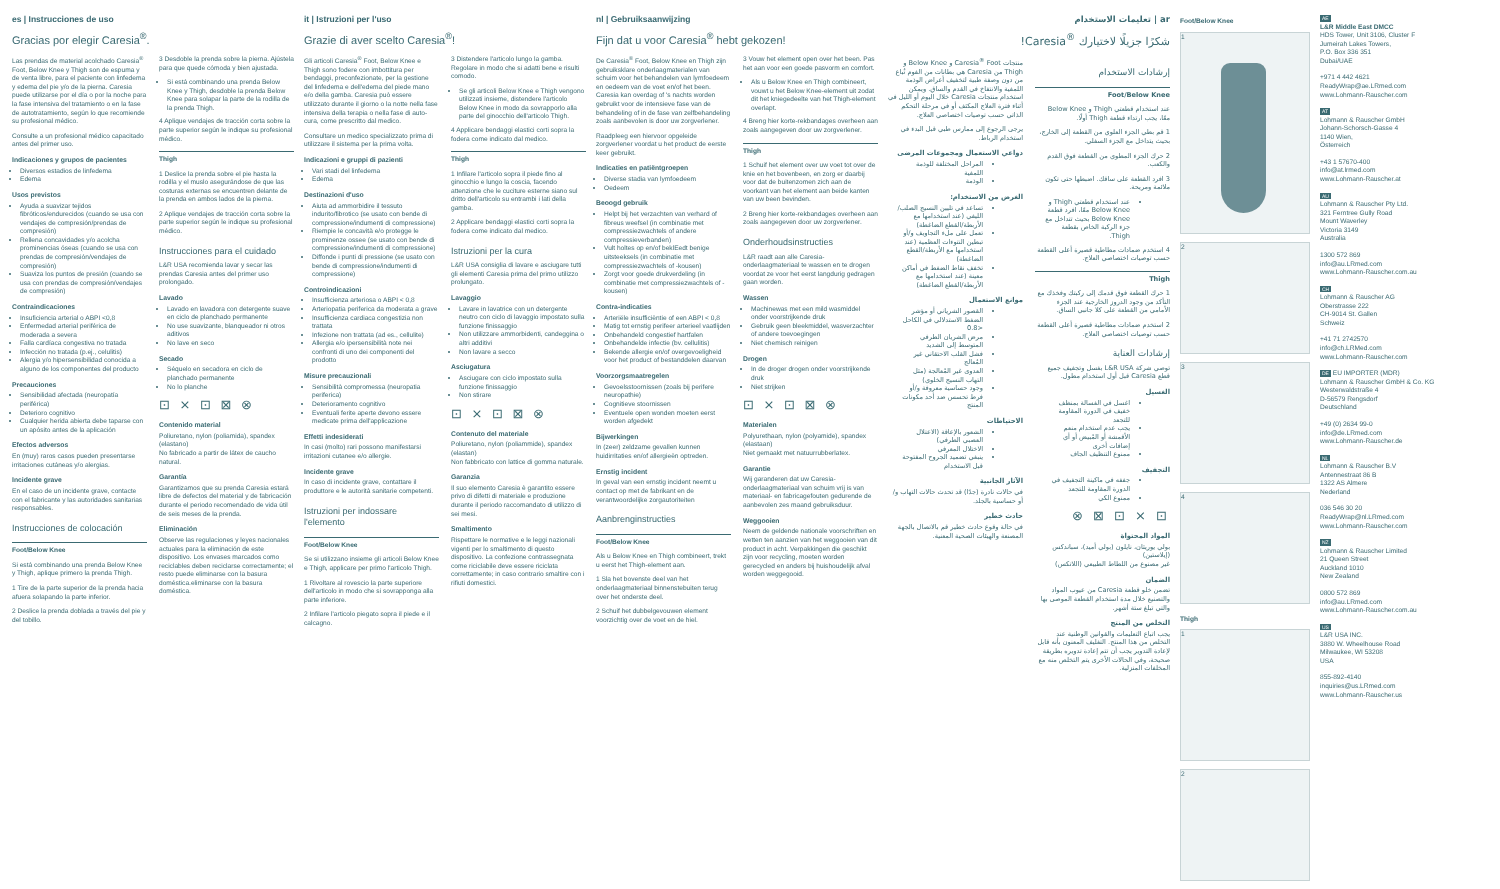es | Instrucciones de uso
Gracias por elegir Caresia<sup>®</sup>.
Las prendas de material acolchado Caresia<sup>®</sup> Foot, Below Knee y Thigh son de espuma y de venta libre, para el paciente con linfedema y edema del pie y/o de la pierna. Caresia puede utilizarse por el día o por la noche para la fase intensiva del tratamiento o en la fase de autotratamiento, según lo que recomiende su profesional médico.
Consulte a un profesional médico capacitado antes del primer uso.
Indicaciones y grupos de pacientes
Diversos estadios de linfedema
Edema
Usos previstos
Ayuda a suavizar tejidos fibróticos/endurecidos (cuando se usa con vendajes de compresión/prendas de compresión)
Rellena concavidades y/o acolcha prominencias óseas (cuando se usa con prendas de compresión/vendajes de compresión)
Suaviza los puntos de presión (cuando se usa con prendas de compresión/vendajes de compresión)
Contraindicaciones
Insuficiencia arterial o ABPI <0,8
Enfermedad arterial periférica de moderada a severa
Falla cardíaca congestiva no tratada
Infección no tratada (p.ej., celulitis)
Alergia y/o hipersensibilidad conocida a alguno de los componentes del producto
Precauciones
Sensibilidad afectada (neuropatía periférica)
Deterioro cognitivo
Cualquier herida abierta debe taparse con un apósito antes de la aplicación
Efectos adversos
En (muy) raros casos pueden presentarse irritaciones cutáneas y/o alergias.
Incidente grave
En el caso de un incidente grave, contacte con el fabricante y las autoridades sanitarias responsables.
Instrucciones de colocación
Foot/Below Knee
Si está combinando una prenda Below Knee y Thigh, aplique primero la prenda Thigh.
1 Tire de la parte superior de la prenda hacia afuera solapando la parte inferior.
2 Deslice la prenda doblada a través del pie y del tobillo.
3 Desdoble la prenda sobre la pierna. Ajústela para que quede cómoda y bien ajustada.
Si está combinando una prenda Below Knee y Thigh, desdoble la prenda Below Knee para solapar la parte de la rodilla de la prenda Thigh.
4 Aplique vendajes de tracción corta sobre la parte superior según le indique su profesional médico.
Thigh
1 Deslice la prenda sobre el pie hasta la rodilla y el muslo asegurándose de que las costuras externas se encuentren delante de la prenda en ambos lados de la pierna.
2 Aplique vendajes de tracción corta sobre la parte superior según le indique su profesional médico.
Instrucciones para el cuidado
L&R USA recomienda lavar y secar las prendas Caresia antes del primer uso prolongado.
Lavado
Lavado en lavadora con detergente suave en ciclo de planchado permanente
No use suavizante, blanqueador ni otros aditivos
No lave en seco
Secado
Séquelo en secadora en ciclo de planchado permanente
No lo planche
⊡ ⨯ ⊡ ⊠ ⊗
Contenido material
Poliuretano, nylon (poliamida), spandex (elastano)
No fabricado a partir de látex de caucho natural.
Garantía
Garantizamos que su prenda Caresia estará libre de defectos del material y de fabricación durante el periodo recomendado de vida útil de seis meses de la prenda.
Eliminación
Observe las regulaciones y leyes nacionales actuales para la eliminación de este dispositivo. Los envases marcados como reciclables deben reciclarse correctamente; el resto puede eliminarse con la basura doméstica.eliminarse con la basura doméstica.
it | Istruzioni per l'uso
Grazie di aver scelto Caresia<sup>®</sup>!
Gli articoli Caresia<sup>®</sup> Foot, Below Knee e Thigh sono fodere con imbottitura per bendaggi, preconfezionate, per la gestione del linfedema e dell'edema del piede mano e/o della gamba. Caresia può essere utilizzato durante il giorno o la notte nella fase intensiva della terapia o nella fase di auto-cura, come prescritto dal medico.
Consultare un medico specializzato prima di utilizzare il sistema per la prima volta.
Indicazioni e gruppi di pazienti
Vari stadi del linfedema
Edema
Destinazioni d'uso
Aiuta ad ammorbidire il tessuto indurito/fibrotico (se usato con bende di compressione/indumenti di compressione)
Riempie le concavità e/o protegge le prominenze ossee (se usato con bende di compressione/indumenti di compressione)
Diffonde i punti di pressione (se usato con bende di compressione/indumenti di compressione)
Controindicazioni
Insufficienza arteriosa o ABPI < 0,8
Arteriopatia periferica da moderata a grave
Insufficienza cardiaca congestizia non trattata
Infezione non trattata (ad es., cellulite)
Allergia e/o ipersensibilità note nei confronti di uno dei componenti del prodotto
Misure precauzionali
Sensibilità compromessa (neuropatia periferica)
Deterioramento cognitivo
Eventuali ferite aperte devono essere medicate prima dell'applicazione
Effetti indesiderati
In casi (molto) rari possono manifestarsi irritazioni cutanee e/o allergie.
Incidente grave
In caso di incidente grave, contattare il produttore e le autorità sanitarie competenti.
Istruzioni per indossare l'elemento
Foot/Below Knee
Se si utilizzano insieme gli articoli Below Knee e Thigh, applicare per primo l'articolo Thigh.
1 Rivoltare al rovescio la parte superiore dell'articolo in modo che si sovrapponga alla parte inferiore.
2 Infilare l'articolo piegato sopra il piede e il calcagno.
3 Distendere l'articolo lungo la gamba. Regolare in modo che si adatti bene e risulti comodo.
Se gli articoli Below Knee e Thigh vengono utilizzati insieme, distendere l'articolo Below Knee in modo da sovrapporlo alla parte del ginocchio dell'articolo Thigh.
4 Applicare bendaggi elastici corti sopra la fodera come indicato dal medico.
Thigh
1 Infilare l'articolo sopra il piede fino al ginocchio e lungo la coscia, facendo attenzione che le cuciture esterne siano sul dritto dell'articolo su entrambi i lati della gamba.
2 Applicare bendaggi elastici corti sopra la fodera come indicato dal medico.
Istruzioni per la cura
L&R USA consiglia di lavare e asciugare tutti gli elementi Caresia prima del primo utilizzo prolungato.
Lavaggio
Lavare in lavatrice con un detergente neutro con ciclo di lavaggio impostato sulla funzione finissaggio
Non utilizzare ammorbidenti, candeggina o altri additivi
Non lavare a secco
Asciugatura
Asciugare con ciclo impostato sulla funzione finissaggio
Non stirare
⊡ ⨯ ⊡ ⊠ ⊗
Contenuto del materiale
Poliuretano, nylon (poliammide), spandex (elastan)
Non fabbricato con lattice di gomma naturale.
Garanzia
Il suo elemento Caresia è garantito essere privo di difetti di materiale e produzione durante il periodo raccomandato di utilizzo di sei mesi.
Smaltimento
Rispettare le normative e le leggi nazionali vigenti per lo smaltimento di questo dispositivo. La confezione contrassegnata come riciclabile deve essere riciclata correttamente; in caso contrario smaltire con i rifiuti domestici.
nl | Gebruiksaanwijzing
Fijn dat u voor Caresia<sup>®</sup> hebt gekozen!
De Caresia<sup>®</sup> Foot, Below Knee en Thigh zijn gebruiksklare onderlaagmaterialen van schuim voor het behandelen van lymfoedeem en oedeem van de voet en/of het been. Caresia kan overdag of 's nachts worden gebruikt voor de intensieve fase van de behandeling of in de fase van zelfbehandeling zoals aanbevolen is door uw zorgverlener.
Raadpleeg een hiervoor opgeleide zorgverlener voordat u het product de eerste keer gebruikt.
Indicaties en patiëntgroepen
Diverse stadia van lymfoedeem
Oedeem
Beoogd gebruik
Helpt bij het verzachten van verhard of fibreus weefsel (in combinatie met compressiezwachtels of andere compressieverbanden)
Vult holtes op en/of beklEedt benige uitsteeksels (in combinatie met compressiezwachtels of -kousen)
Zorgt voor goede drukverdeling (in combinatie met compressiezwachtels of -kousen)
Contra-indicaties
Arteriële insufficiëntie of een ABPI < 0,8
Matig tot ernstig perifeer arterieel vaatlijden
Onbehandeld congestief hartfalen
Onbehandelde infectie (bv. cellulitis)
Bekende allergie en/of overgevoeligheid voor het product of bestanddelen daarvan
Voorzorgsmaatregelen
Gevoelsstoornissen (zoals bij perifere neuropathie)
Cognitieve stoornissen
Eventuele open wonden moeten eerst worden afgedekt
Bijwerkingen
In (zeer) zeldzame gevallen kunnen huidirritaties en/of allergieën optreden.
Ernstig incident
In geval van een ernstig incident neemt u contact op met de fabrikant en de verantwoordelijke zorgautoriteiten
Aanbrenginstructies
Foot/Below Knee
Als u Below Knee en Thigh combineert, trekt u eerst het Thigh-element aan.
1 Sla het bovenste deel van het onderlaagmateriaal binnenstebuiten terug over het onderste deel.
2 Schuif het dubbelgevouwen element voorzichtig over de voet en de hiel.
3 Vouw het element open over het been. Pas het aan voor een goede pasvorm en comfort.
Als u Below Knee en Thigh combineert, vouwt u het Below Knee-element uit zodat dit het kniegedeelte van het Thigh-element overlapt.
4 Breng hier korte-rekbandages overheen aan zoals aangegeven door uw zorgverlener.
Thigh
1 Schuif het element over uw voet tot over de knie en het bovenbeen, en zorg er daarbij voor dat de buitenzomen zich aan de voorkant van het element aan beide kanten van uw been bevinden.
2 Breng hier korte-rekbandages overheen aan zoals aangegeven door uw zorgverlener.
Onderhoudsinstructies
L&R raadt aan alle Caresia-onderlaagmateriaal te wassen en te drogen voordat ze voor het eerst langdurig gedragen gaan worden.
Wassen
Machinewas met een mild wasmiddel onder voorstrijkende druk
Gebruik geen bleekmiddel, wasverzachter of andere toevoegingen
Niet chemisch reinigen
Drogen
In de droger drogen onder voorstrijkende druk
Niet strijken
⊡ ⨯ ⊡ ⊠ ⊗
Materialen
Polyurethaan, nylon (polyamide), spandex (elastaan)
Niet gemaakt met natuurrubberlatex.
Garantie
Wij garanderen dat uw Caresia-onderlaagmateriaal van schuim vrij is van materiaal- en fabricagefouten gedurende de aanbevolen zes maand gebruiksduur.
Weggooien
Neem de geldende nationale voorschriften en wetten ten aanzien van het weggooien van dit product in acht. Verpakkingen die geschikt zijn voor recycling, moeten worden gerecycled en anders bij huishoudelijk afval worden weggegooid.
ar | تعليمات الاستخدام
شكرًا جزيلًا لاختيارك <sup>®</sup>Caresia!
إرشادات الاستخدام
Foot/Below Knee
عند استخدام قطعتي Thigh و Below Knee معًا، يجب ارتداء قطعة Thigh أولًا.
1 قم بطي الجزء العلوي من القطعة إلى الخارج، بحيث يتداخل مع الجزء السفلي.
2 حرك الجزء المطوي من القطعة فوق القدم والكعب.
3 افرد القطعة على ساقك. اضبطها حتى تكون ملائمة ومريحة.
عند استخدام قطعتي Thigh و Below Knee معًا، افرد قطعة Below Knee بحيث تتداخل مع جزء الركبة الخاص بقطعة Thigh.
4 استخدم ضمادات مطاطية قصيرة أعلى القطعة حسب توصيات اختصاصي العلاج.
Thigh
1 حرك القطعة فوق قدمك إلى ركبتك وفخذك مع التأكد من وجود الدروز الخارجية عند الجزء الأمامي من القطعة على كلا جانبي الساق.
2 استخدم ضمادات مطاطية قصيرة أعلى القطعة حسب توصيات اختصاصي العلاج.
إرشادات العناية
توصي شركة L&R USA بغسل وتجفيف جميع قطع Caresia قبل أول استخدام مطول.
الغسيل
اغسل في الغسالة بمنظف خفيف في الدورة المقاومة للتجعد
يجب عدم استخدام منعم الأقمشة أو المُبيض أو أي إضافات أخرى
ممنوع التنظيف الجاف
التجفيف
جففه في ماكينة التجفيف في الدورة المقاومة للتجعد
ممنوع الكي
⊡ ⨯ ⊡ ⊠ ⊗
المواد المحتواة
بولي يوريثان، نايلون (بولي أميد)، سباندكس (إيلاستين)
غير مصنوع من اللطاط الطبيعي (اللاتكس)
الضمان
تضمن خلو قطعة Caresia من عيوب المواد والتصنيع خلال مدة استخدام القطعة الموصى بها والتي تبلغ ستة أشهر.
التخلص من المنتج
يجب اتباع التعليمات والقوانين الوطنية عند التخلص من هذا المنتج. التغليف المعنون بأنه قابل لإعادة التدوير يجب أن تتم إعادة تدويره بطريقة صحيحة، وفي الحالات الأخرى يتم التخلص منه مع المخلفات المنزلية.
منتجات Caresia<sup>®</sup> Foot و Below Knee و Thigh من Caresia هي بطانات من الفوم تُباع من دون وصفة طبية لتخفيف أعراض الوذمة اللمفية والانتفاخ في القدم والساق. ويمكن استخدام منتجات Caresia خلال اليوم أو الليل في أثناء فترة العلاج المكثف أو في مرحلة التحكم الذاتي حسب توصيات اختصاصي العلاج.
يرجى الرجوع إلى ممارس طبي قبل البدء في استخدام الرباط.
دواعي الاستعمال ومجموعات المرضى
المراحل المختلفة للوذمة اللمفية
الوذمة
الغرض من الاستخدام:
تساعد في تليين النسيج الصلب/الليفي (عند استخدامها مع الأربطة/القطع الضاغطة)
تعمل على ملء التجاويف و/أو تبطين النتوءات العظمية (عند استخدامها مع الأربطة/القطع الضاغطة)
تخفف نقاط الضغط في أماكن معينة (عند استخدامها مع الأربطة/القطع الضاغطة)
موانع الاستعمال
القصور الشرياني أو مؤشر الضغط الاستدلالي في الكاحل <0.8
مرض الشريان الطرفي المتوسط إلى الشديد
فشل القلب الاحتقاني غير المُعالج
العدوى غير المُعالجة (مثل التهاب النسيج الخلوي)
وجود حساسية معروفة و/أو فرط تحسس ضد أحد مكونات المنتج
الاحتياطات
الشعور بالإعاقة (الاعتلال العصبي الطرفي)
الاختلال المعرفي
ينبغي تضميد الجروح المفتوحة قبل الاستخدام
الآثار الجانبية
في حالات نادرة (جدًا) قد تحدث حالات التهاب و/أو حساسية بالجلد.
حادث خطير
في حالة وقوع حادث خطير قم بالاتصال بالجهة المصنعة والهيئات الصحية المعنية.
Foot/Below Knee
1
2
3
4
Thigh
1
2
AE
L&R Middle East DMCC
HDS Tower, Unit 3106, Cluster F
Jumeirah Lakes Towers,
P.O. Box 336 351
Dubai/UAE
+971 4 442 4621
ReadyWrap@ae.LRmed.com
www.Lohmann-Rauscher.com
AT
Lohmann & Rauscher GmbH
Johann-Schorsch-Gasse 4
1140 Wien,
Österreich
+43 1 57670-400
info@at.lrmed.com
www.Lohmann-Rauscher.at
AU
Lohmann & Rauscher Pty Ltd.
321 Ferntree Gully Road
Mount Waverley
Victoria 3149
Australia
1300 572 869
info@au.LRmed.com
www.Lohmann-Rauscher.com.au
CH
Lohmann & Rauscher AG
Oberstrasse 222
CH-9014 St. Gallen
Schweiz
+41 71 2742570
info@ch.LRMed.com
www.Lohmann-Rauscher.com
DE EU IMPORTER (MDR)
Lohmann & Rauscher GmbH & Co. KG
Westerwaldstraße 4
D-56579 Rengsdorf
Deutschland
+49 (0) 2634 99-0
info@de.LRmed.com
www.Lohmann-Rauscher.de
NL
Lohmann & Rauscher B.V
Antennestraat 86 B
1322 AS Almere
Nederland
036 546 30 20
ReadyWrap@nl.LRmed.com
www.Lohmann-Rauscher.com
NZ
Lohmann & Rauscher Limited
21 Queen Street
Auckland 1010
New Zealand
0800 572 869
info@au.LRmed.com
www.Lohmann-Rauscher.com.au
US
L&R USA INC.
3880 W. Wheelhouse Road
Milwaukee, WI 53208
USA
855-892-4140
inquiries@us.LRmed.com
www.Lohmann-Rauscher.us